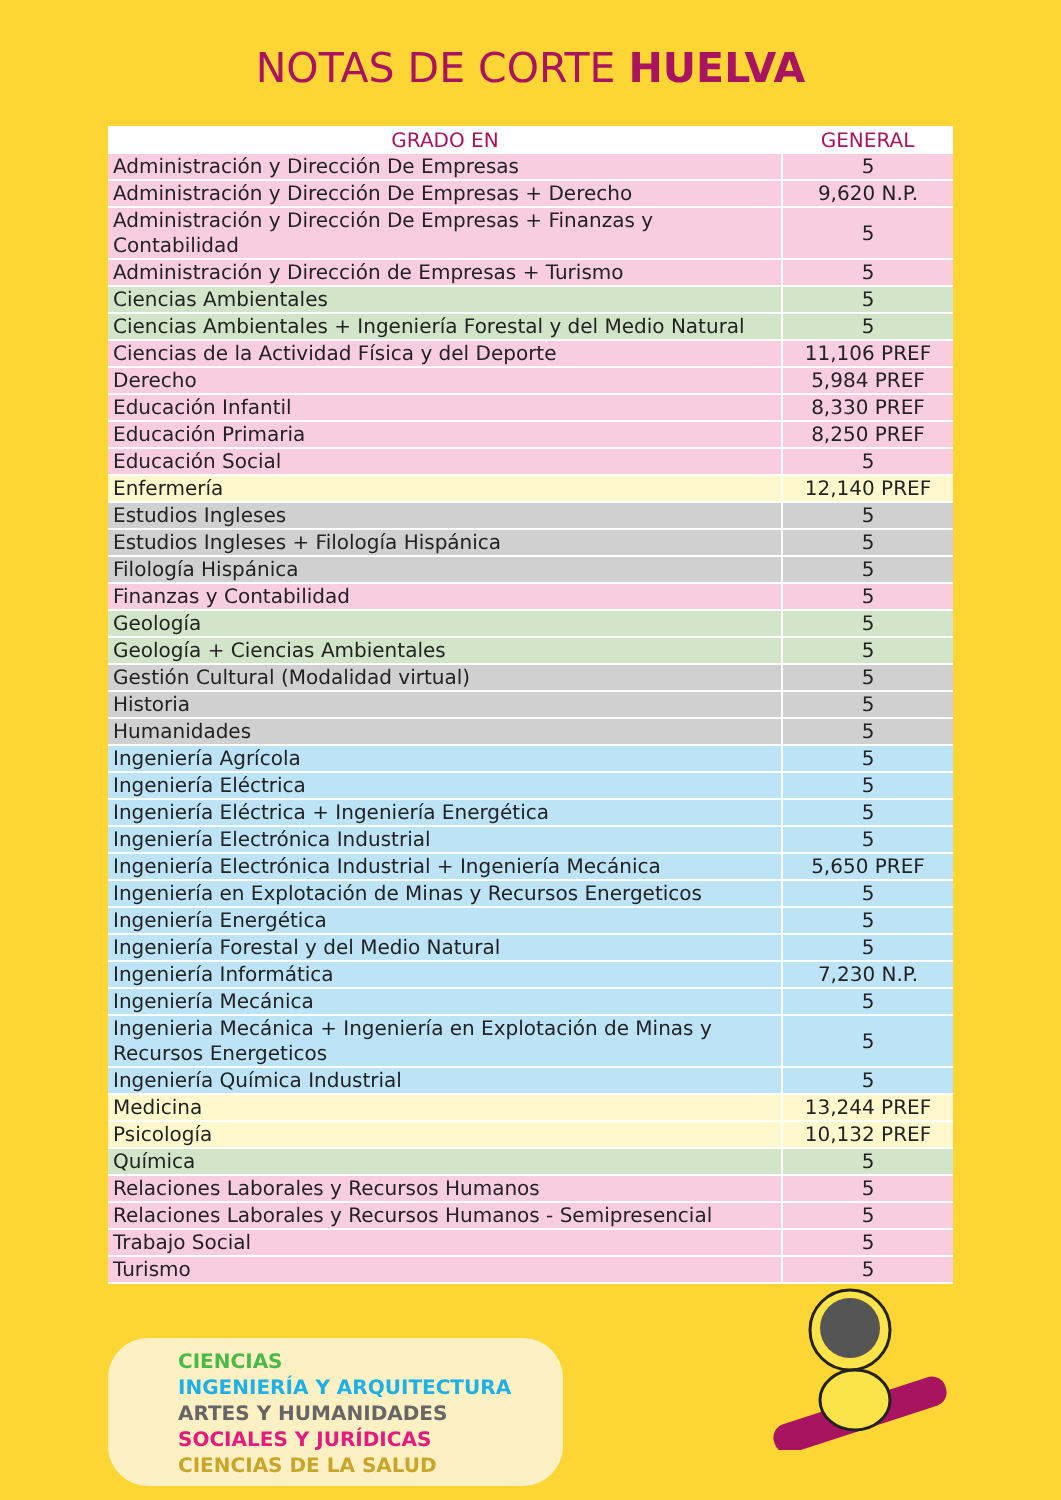NOTAS DE CORTE HUELVA
| GRADO EN | GENERAL |
| --- | --- |
| Administración y Dirección De Empresas | 5 |
| Administración y Dirección De Empresas + Derecho | 9,620 N.P. |
| Administración y Dirección De Empresas + Finanzas y Contabilidad | 5 |
| Administración y Dirección de Empresas + Turismo | 5 |
| Ciencias Ambientales | 5 |
| Ciencias Ambientales + Ingeniería Forestal y del Medio Natural | 5 |
| Ciencias de la Actividad Física y del Deporte | 11,106 PREF |
| Derecho | 5,984 PREF |
| Educación Infantil | 8,330 PREF |
| Educación Primaria | 8,250 PREF |
| Educación Social | 5 |
| Enfermería | 12,140 PREF |
| Estudios Ingleses | 5 |
| Estudios Ingleses + Filología Hispánica | 5 |
| Filología Hispánica | 5 |
| Finanzas y Contabilidad | 5 |
| Geología | 5 |
| Geología + Ciencias Ambientales | 5 |
| Gestión Cultural (Modalidad virtual) | 5 |
| Historia | 5 |
| Humanidades | 5 |
| Ingeniería Agrícola | 5 |
| Ingeniería Eléctrica | 5 |
| Ingeniería Eléctrica + Ingeniería Energética | 5 |
| Ingeniería Electrónica Industrial | 5 |
| Ingeniería Electrónica Industrial + Ingeniería Mecánica | 5,650 PREF |
| Ingeniería en Explotación de Minas y Recursos Energeticos | 5 |
| Ingeniería Energética | 5 |
| Ingeniería Forestal y del Medio Natural | 5 |
| Ingeniería Informática | 7,230 N.P. |
| Ingeniería Mecánica | 5 |
| Ingenieria Mecánica + Ingeniería en Explotación de Minas y Recursos Energeticos | 5 |
| Ingeniería Química Industrial | 5 |
| Medicina | 13,244 PREF |
| Psicología | 10,132 PREF |
| Química | 5 |
| Relaciones Laborales y Recursos Humanos | 5 |
| Relaciones Laborales y Recursos Humanos - Semipresencial | 5 |
| Trabajo Social | 5 |
| Turismo | 5 |
CIENCIAS
INGENIERÍA Y ARQUITECTURA
ARTES Y HUMANIDADES
SOCIALES Y JURÍDICAS
CIENCIAS DE LA SALUD